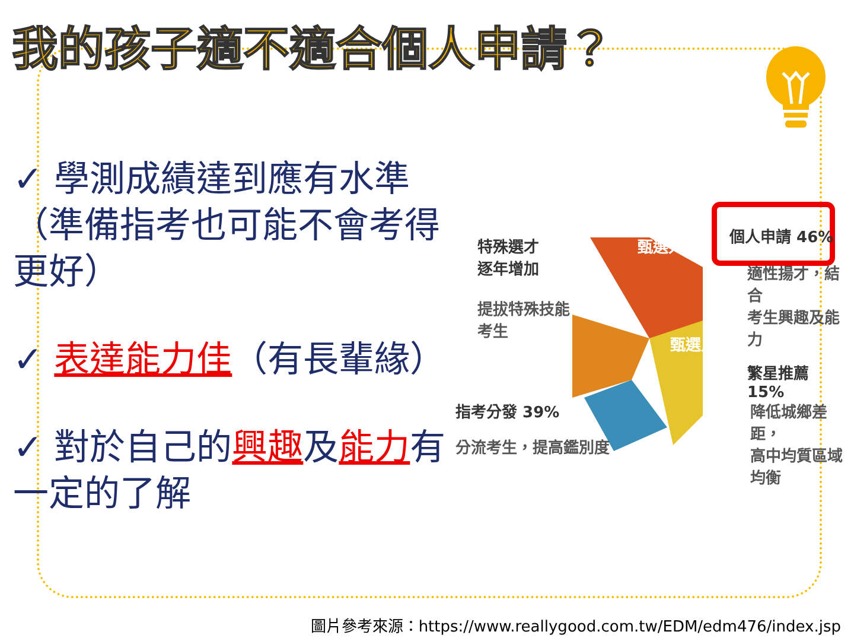我的孩子適不適合個人申請？
✓ 學測成績達到應有水準（準備指考也可能不會考得更好）
✓ 表達能力佳（有長輩緣）
✓ 對於自己的興趣及能力有一定的了解
甄選入學
甄選入學
特殊選才
逐年增加
提拔特殊技能
考生
個人申請 46%
適性揚才，結合
考生興趣及能力
繁星推薦 15%
降低城鄉差距，
高中均質區域均衡
指考分發 39%
分流考生，提高鑑別度
圖片參考來源：https://www.reallygood.com.tw/EDM/edm476/index.jsp